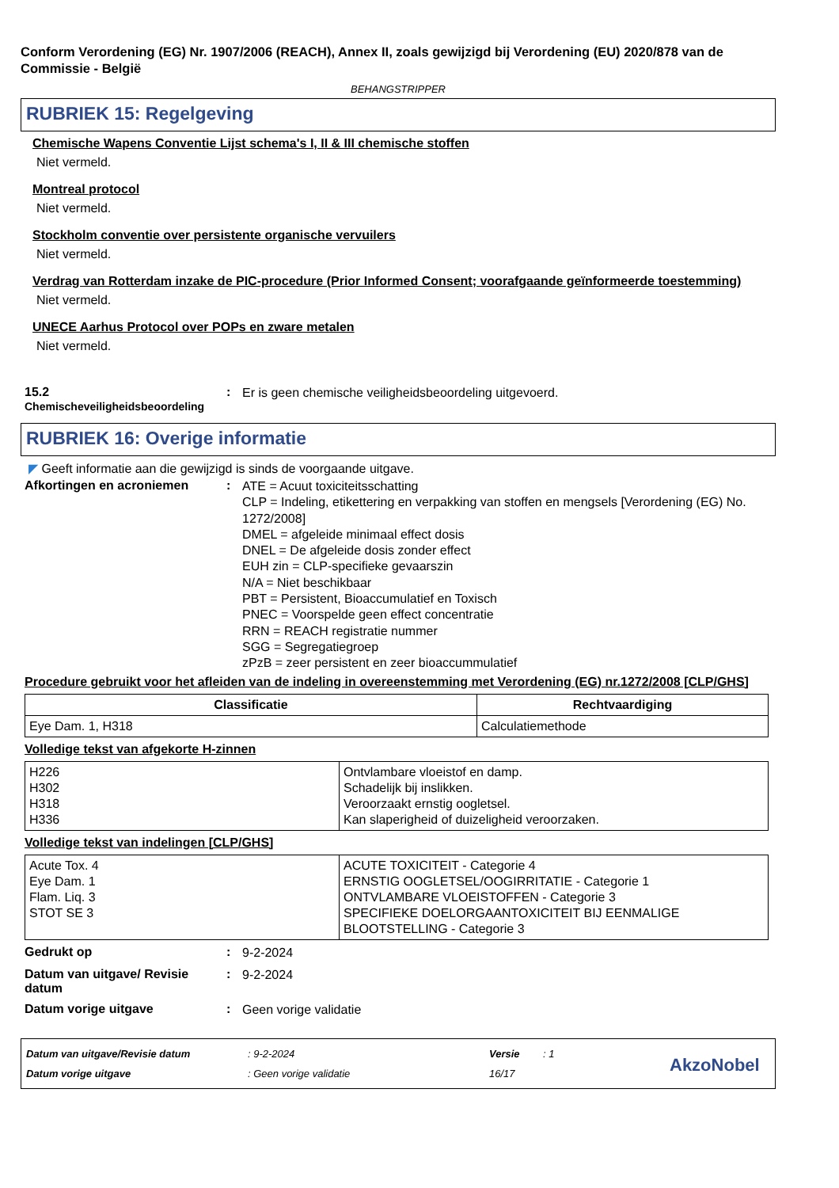Conform Verordening (EG) Nr. 1907/2006 (REACH), Annex II, zoals gewijzigd bij Verordening (EU) 2020/878 van de Commissie - België
BEHANGSTRIPPER
RUBRIEK 15: Regelgeving
Chemische Wapens Conventie Lijst schema's I, II & III chemische stoffen
Niet vermeld.
Montreal protocol
Niet vermeld.
Stockholm conventie over persistente organische vervuilers
Niet vermeld.
Verdrag van Rotterdam inzake de PIC-procedure (Prior Informed Consent; voorafgaande geïnformeerde toestemming)
Niet vermeld.
UNECE Aarhus Protocol over POPs en zware metalen
Niet vermeld.
15.2
Chemischeveiligheidsbeoordeling
:
Er is geen chemische veiligheidsbeoordeling uitgevoerd.
RUBRIEK 16: Overige informatie
◤ Geeft informatie aan die gewijzigd is sinds de voorgaande uitgave.
Afkortingen en acroniemen :
ATE = Acuut toxiciteitsschatting
CLP = Indeling, etikettering en verpakking van stoffen en mengsels [Verordening (EG) No. 1272/2008]
DMEL = afgeleide minimaal effect dosis
DNEL = De afgeleide dosis zonder effect
EUH zin = CLP-specifieke gevaarszin
N/A = Niet beschikbaar
PBT = Persistent, Bioaccumulatief en Toxisch
PNEC = Voorspelde geen effect concentratie
RRN = REACH registratie nummer
SGG = Segregatiegroep
zPzB = zeer persistent en zeer bioaccummulatief
Procedure gebruikt voor het afleiden van de indeling in overeenstemming met Verordening (EG) nr.1272/2008 [CLP/GHS]
| Classificatie | Rechtvaardiging |
| --- | --- |
| Eye Dam. 1, H318 | Calculatiemethode |
Volledige tekst van afgekorte H-zinnen
| H226 H302 H318 H336 | Ontvlambare vloeistof en damp. Schadelijk bij inslikken. Veroorzaakt ernstig oogletsel. Kan slaperigheid of duizeligheid veroorzaken. |
Volledige tekst van indelingen [CLP/GHS]
| Acute Tox. 4 Eye Dam. 1 Flam. Liq. 3 STOT SE 3 | ACUTE TOXICITEIT - Categorie 4 ERNSTIG OOGLETSEL/OOGIRRITATIE - Categorie 1 ONTVLAMBARE VLOEISTOFFEN - Categorie 3 SPECIFIEKE DOELORGAANTOXICITEIT BIJ EENMALIGE BLOOTSTELLING - Categorie 3 |
Gedrukt op :
9-2-2024
Datum van uitgave/ Revisie datum
:
9-2-2024
Datum vorige uitgave :
Geen vorige validatie
Datum van uitgave/Revisie datum
Datum vorige uitgave
: 9-2-2024
: Geen vorige validatie
Versie
16/17
: 1
AkzoNobel